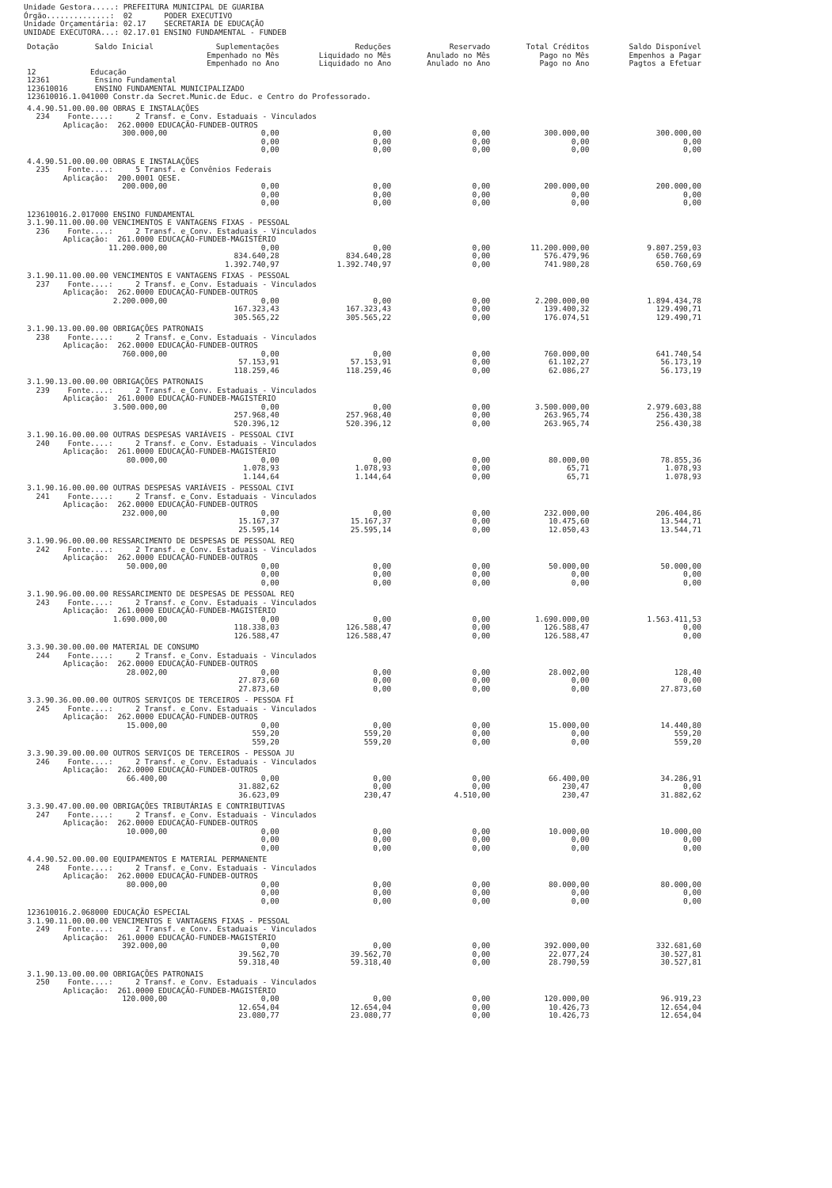| Unidade Gestora.....: | PREFEITURA MUNICIPAL DE GUARIBA |
| Órgão..............: | 02 PODER EXECUTIVO |
| Unidade Orçamentária: | 02.17 SECRETARIA DE EDUCAÇÃO |
| UNIDADE EXECUTORA...: | 02.17.01 ENSINO FUNDAMENTAL - FUNDEB |
| Dotação | Saldo Inicial | Suplementações Empenhado no Mês Empenhado no Ano | Reduções Liquidado no Mês Liquidado no Ano | Reservado Anulado no Mês Anulado no Ano | Total Créditos Pago no Mês Pago no Ano | Saldo Disponível Empenhos a Pagar Pagtos a Efetuar |
| --- | --- | --- | --- | --- | --- | --- |
| 12 Educação 12361 Ensino Fundamental 123610016 ENSINO FUNDAMENTAL MUNICIPALIZADO 123610016.1.041000 Constr.da Secret.Munic.de Educ. e Centro do Professorado. | | | | | | |
| 4.4.90.51.00.00.00 OBRAS E INSTALAÇÕES 234 Fonte....: 2 Transf. e Conv. Estaduais - Vinculados Aplicação: 262.0000 EDUCAÇÃO-FUNDEB-OUTROS | | | | | | |
| | 300.000,00 | 0,00 0,00 0,00 | 0,00 0,00 0,00 | 0,00 0,00 0,00 | 300.000,00 0,00 0,00 | 300.000,00 0,00 0,00 |
| 4.4.90.51.00.00.00 OBRAS E INSTALAÇÕES 235 Fonte....: 5 Transf. e Convênios Federais Aplicação: 200.0001 QESE. | | | | | | |
| | 200.000,00 | 0,00 0,00 0,00 | 0,00 0,00 0,00 | 0,00 0,00 0,00 | 200.000,00 0,00 0,00 | 200.000,00 0,00 0,00 |
| 123610016.2.017000 ENSINO FUNDAMENTAL 3.1.90.11.00.00.00 VENCIMENTOS E VANTAGENS FIXAS - PESSOAL 236 Fonte....: 2 Transf. e Conv. Estaduais - Vinculados Aplicação: 261.0000 EDUCAÇÃO-FUNDEB-MAGISTÉRIO | | | | | | |
| | 11.200.000,00 | 0,00 834.640,28 1.392.740,97 | 0,00 834.640,28 1.392.740,97 | 0,00 0,00 0,00 | 11.200.000,00 576.479,96 741.980,28 | 9.807.259,03 650.760,69 650.760,69 |
| 3.1.90.11.00.00.00 VENCIMENTOS E VANTAGENS FIXAS - PESSOAL 237 Fonte....: 2 Transf. e Conv. Estaduais - Vinculados Aplicação: 262.0000 EDUCAÇÃO-FUNDEB-OUTROS | | | | | | |
| | 2.200.000,00 | 0,00 167.323,43 305.565,22 | 0,00 167.323,43 305.565,22 | 0,00 0,00 0,00 | 2.200.000,00 139.400,32 176.074,51 | 1.894.434,78 129.490,71 129.490,71 |
| 3.1.90.13.00.00.00 OBRIGAÇÕES PATRONAIS 238 Fonte....: 2 Transf. e Conv. Estaduais - Vinculados Aplicação: 262.0000 EDUCAÇÃO-FUNDEB-OUTROS | | | | | | |
| | 760.000,00 | 0,00 57.153,91 118.259,46 | 0,00 57.153,91 118.259,46 | 0,00 0,00 0,00 | 760.000,00 61.102,27 62.086,27 | 641.740,54 56.173,19 56.173,19 |
| 3.1.90.13.00.00.00 OBRIGAÇÕES PATRONAIS 239 Fonte....: 2 Transf. e Conv. Estaduais - Vinculados Aplicação: 261.0000 EDUCAÇÃO-FUNDEB-MAGISTÉRIO | | | | | | |
| | 3.500.000,00 | 0,00 257.968,40 520.396,12 | 0,00 257.968,40 520.396,12 | 0,00 0,00 0,00 | 3.500.000,00 263.965,74 263.965,74 | 2.979.603,88 256.430,38 256.430,38 |
| 3.1.90.16.00.00.00 OUTRAS DESPESAS VARIÁVEIS - PESSOAL CIVI 240 Fonte....: 2 Transf. e Conv. Estaduais - Vinculados Aplicação: 261.0000 EDUCAÇÃO-FUNDEB-MAGISTÉRIO | | | | | | |
| | 80.000,00 | 0,00 1.078,93 1.144,64 | 0,00 1.078,93 1.144,64 | 0,00 0,00 0,00 | 80.000,00 65,71 65,71 | 78.855,36 1.078,93 1.078,93 |
| 3.1.90.16.00.00.00 OUTRAS DESPESAS VARIÁVEIS - PESSOAL CIVI 241 Fonte....: 2 Transf. e Conv. Estaduais - Vinculados Aplicação: 262.0000 EDUCAÇÃO-FUNDEB-OUTROS | | | | | | |
| | 232.000,00 | 0,00 15.167,37 25.595,14 | 0,00 15.167,37 25.595,14 | 0,00 0,00 0,00 | 232.000,00 10.475,60 12.050,43 | 206.404,86 13.544,71 13.544,71 |
| 3.1.90.96.00.00.00 RESSARCIMENTO DE DESPESAS DE PESSOAL REQ 242 Fonte....: 2 Transf. e Conv. Estaduais - Vinculados Aplicação: 262.0000 EDUCAÇÃO-FUNDEB-OUTROS | | | | | | |
| | 50.000,00 | 0,00 0,00 0,00 | 0,00 0,00 0,00 | 0,00 0,00 0,00 | 50.000,00 0,00 0,00 | 50.000,00 0,00 0,00 |
| 3.1.90.96.00.00.00 RESSARCIMENTO DE DESPESAS DE PESSOAL REQ 243 Fonte....: 2 Transf. e Conv. Estaduais - Vinculados Aplicação: 261.0000 EDUCAÇÃO-FUNDEB-MAGISTÉRIO | | | | | | |
| | 1.690.000,00 | 0,00 118.338,03 126.588,47 | 0,00 126.588,47 126.588,47 | 0,00 0,00 0,00 | 1.690.000,00 126.588,47 126.588,47 | 1.563.411,53 0,00 0,00 |
| 3.3.90.30.00.00.00 MATERIAL DE CONSUMO 244 Fonte....: 2 Transf. e Conv. Estaduais - Vinculados Aplicação: 262.0000 EDUCAÇÃO-FUNDEB-OUTROS | | | | | | |
| | 28.002,00 | 0,00 27.873,60 27.873,60 | 0,00 0,00 0,00 | 0,00 0,00 0,00 | 28.002,00 0,00 0,00 | 128,40 0,00 27.873,60 |
| 3.3.90.36.00.00.00 OUTROS SERVIÇOS DE TERCEIROS - PESSOA FÍ 245 Fonte....: 2 Transf. e Conv. Estaduais - Vinculados Aplicação: 262.0000 EDUCAÇÃO-FUNDEB-OUTROS | | | | | | |
| | 15.000,00 | 0,00 559,20 559,20 | 0,00 559,20 559,20 | 0,00 0,00 0,00 | 15.000,00 0,00 0,00 | 14.440,80 559,20 559,20 |
| 3.3.90.39.00.00.00 OUTROS SERVIÇOS DE TERCEIROS - PESSOA JU 246 Fonte....: 2 Transf. e Conv. Estaduais - Vinculados Aplicação: 262.0000 EDUCAÇÃO-FUNDEB-OUTROS | | | | | | |
| | 66.400,00 | 0,00 31.882,62 36.623,09 | 0,00 0,00 230,47 | 0,00 0,00 4.510,00 | 66.400,00 230,47 230,47 | 34.286,91 0,00 31.882,62 |
| 3.3.90.47.00.00.00 OBRIGAÇÕES TRIBUTÁRIAS E CONTRIBUTIVAS 247 Fonte....: 2 Transf. e Conv. Estaduais - Vinculados Aplicação: 262.0000 EDUCAÇÃO-FUNDEB-OUTROS | | | | | | |
| | 10.000,00 | 0,00 0,00 0,00 | 0,00 0,00 0,00 | 0,00 0,00 0,00 | 10.000,00 0,00 0,00 | 10.000,00 0,00 0,00 |
| 4.4.90.52.00.00.00 EQUIPAMENTOS E MATERIAL PERMANENTE 248 Fonte....: 2 Transf. e Conv. Estaduais - Vinculados Aplicação: 262.0000 EDUCAÇÃO-FUNDEB-OUTROS | | | | | | |
| | 80.000,00 | 0,00 0,00 0,00 | 0,00 0,00 0,00 | 0,00 0,00 0,00 | 80.000,00 0,00 0,00 | 80.000,00 0,00 0,00 |
| 123610016.2.068000 EDUCAÇÃO ESPECIAL 3.1.90.11.00.00.00 VENCIMENTOS E VANTAGENS FIXAS - PESSOAL 249 Fonte....: 2 Transf. e Conv. Estaduais - Vinculados Aplicação: 261.0000 EDUCAÇÃO-FUNDEB-MAGISTÉRIO | | | | | | |
| | 392.000,00 | 0,00 39.562,70 59.318,40 | 0,00 39.562,70 59.318,40 | 0,00 0,00 0,00 | 392.000,00 22.077,24 28.790,59 | 332.681,60 30.527,81 30.527,81 |
| 3.1.90.13.00.00.00 OBRIGAÇÕES PATRONAIS 250 Fonte....: 2 Transf. e Conv. Estaduais - Vinculados Aplicação: 261.0000 EDUCAÇÃO-FUNDEB-MAGISTÉRIO | | | | | | |
| | 120.000,00 | 0,00 12.654,04 23.080,77 | 0,00 12.654,04 23.080,77 | 0,00 0,00 0,00 | 120.000,00 10.426,73 10.426,73 | 96.919,23 12.654,04 12.654,04 |